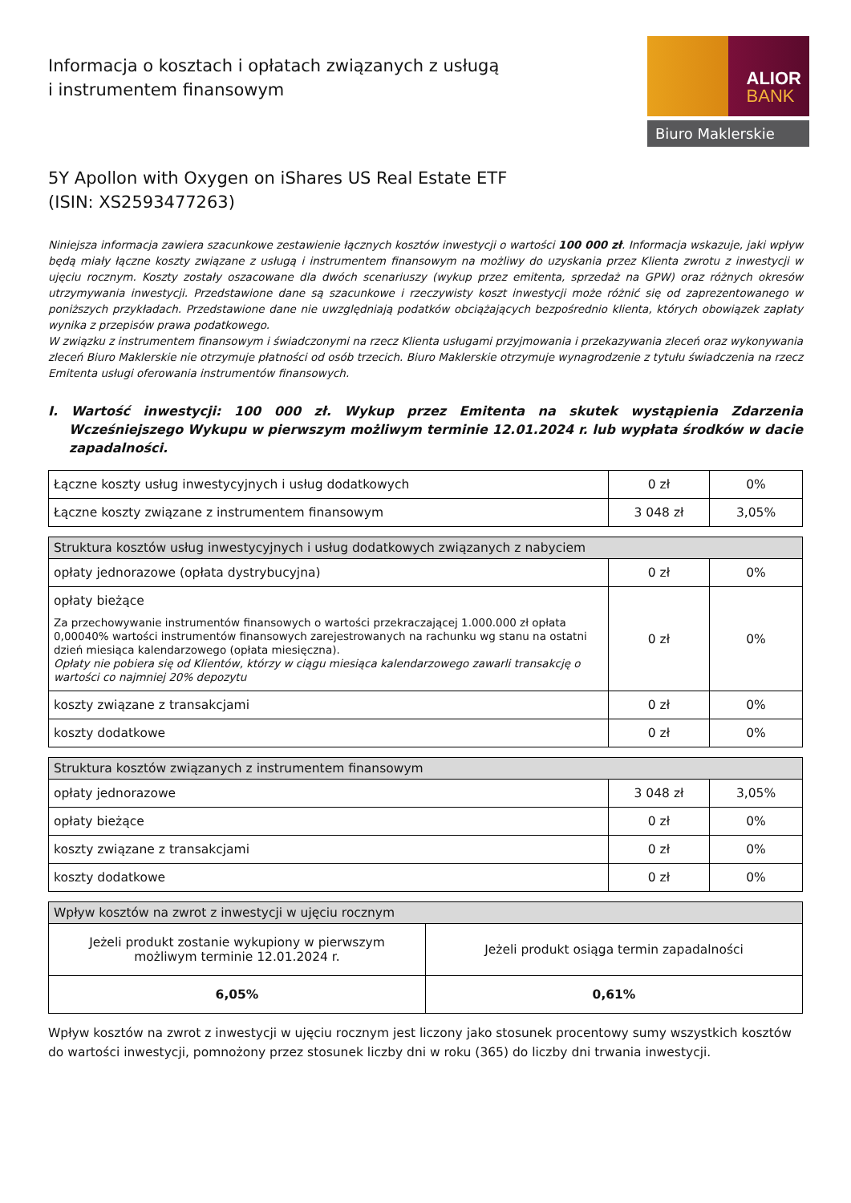Informacja o kosztach i opłatach związanych z usługą
i instrumentem finansowym
ALIOR
BANK
Biuro Maklerskie
5Y Apollon with Oxygen on iShares US Real Estate ETF
(ISIN: XS2593477263)
Niniejsza informacja zawiera szacunkowe zestawienie łącznych kosztów inwestycji o wartości 100 000 zł. Informacja wskazuje, jaki wpływ będą miały łączne koszty związane z usługą i instrumentem finansowym na możliwy do uzyskania przez Klienta zwrotu z inwestycji w ujęciu rocznym. Koszty zostały oszacowane dla dwóch scenariuszy (wykup przez emitenta, sprzedaż na GPW) oraz różnych okresów utrzymywania inwestycji. Przedstawione dane są szacunkowe i rzeczywisty koszt inwestycji może różnić się od zaprezentowanego w poniższych przykładach. Przedstawione dane nie uwzględniają podatków obciążających bezpośrednio klienta, których obowiązek zapłaty wynika z przepisów prawa podatkowego.
W związku z instrumentem finansowym i świadczonymi na rzecz Klienta usługami przyjmowania i przekazywania zleceń oraz wykonywania zleceń Biuro Maklerskie nie otrzymuje płatności od osób trzecich. Biuro Maklerskie otrzymuje wynagrodzenie z tytułu świadczenia na rzecz Emitenta usługi oferowania instrumentów finansowych.
I. Wartość inwestycji: 100 000 zł. Wykup przez Emitenta na skutek wystąpienia Zdarzenia Wcześniejszego Wykupu w pierwszym możliwym terminie 12.01.2024 r. lub wypłata środków w dacie zapadalności.
| Łączne koszty usług inwestycyjnych i usług dodatkowych | 0 zł | 0% |
| Łączne koszty związane z instrumentem finansowym | 3 048 zł | 3,05% |
| Struktura kosztów usług inwestycyjnych i usług dodatkowych związanych z nabyciem | | |
| --- | --- | --- |
| opłaty jednorazowe (opłata dystrybucyjna) | 0 zł | 0% |
| opłaty bieżące Za przechowywanie instrumentów finansowych o wartości przekraczającej 1.000.000 zł opłata 0,00040% wartości instrumentów finansowych zarejestrowanych na rachunku wg stanu na ostatni dzień miesiąca kalendarzowego (opłata miesięczna). Opłaty nie pobiera się od Klientów, którzy w ciągu miesiąca kalendarzowego zawarli transakcję o wartości co najmniej 20% depozytu | 0 zł | 0% |
| koszty związane z transakcjami | 0 zł | 0% |
| koszty dodatkowe | 0 zł | 0% |
| Struktura kosztów związanych z instrumentem finansowym | | |
| --- | --- | --- |
| opłaty jednorazowe | 3 048 zł | 3,05% |
| opłaty bieżące | 0 zł | 0% |
| koszty związane z transakcjami | 0 zł | 0% |
| koszty dodatkowe | 0 zł | 0% |
| Wpływ kosztów na zwrot z inwestycji w ujęciu rocznym | |
| --- | --- |
| Jeżeli produkt zostanie wykupiony w pierwszym możliwym terminie 12.01.2024 r. | Jeżeli produkt osiąga termin zapadalności |
| 6,05% | 0,61% |
Wpływ kosztów na zwrot z inwestycji w ujęciu rocznym jest liczony jako stosunek procentowy sumy wszystkich kosztów do wartości inwestycji, pomnożony przez stosunek liczby dni w roku (365) do liczby dni trwania inwestycji.